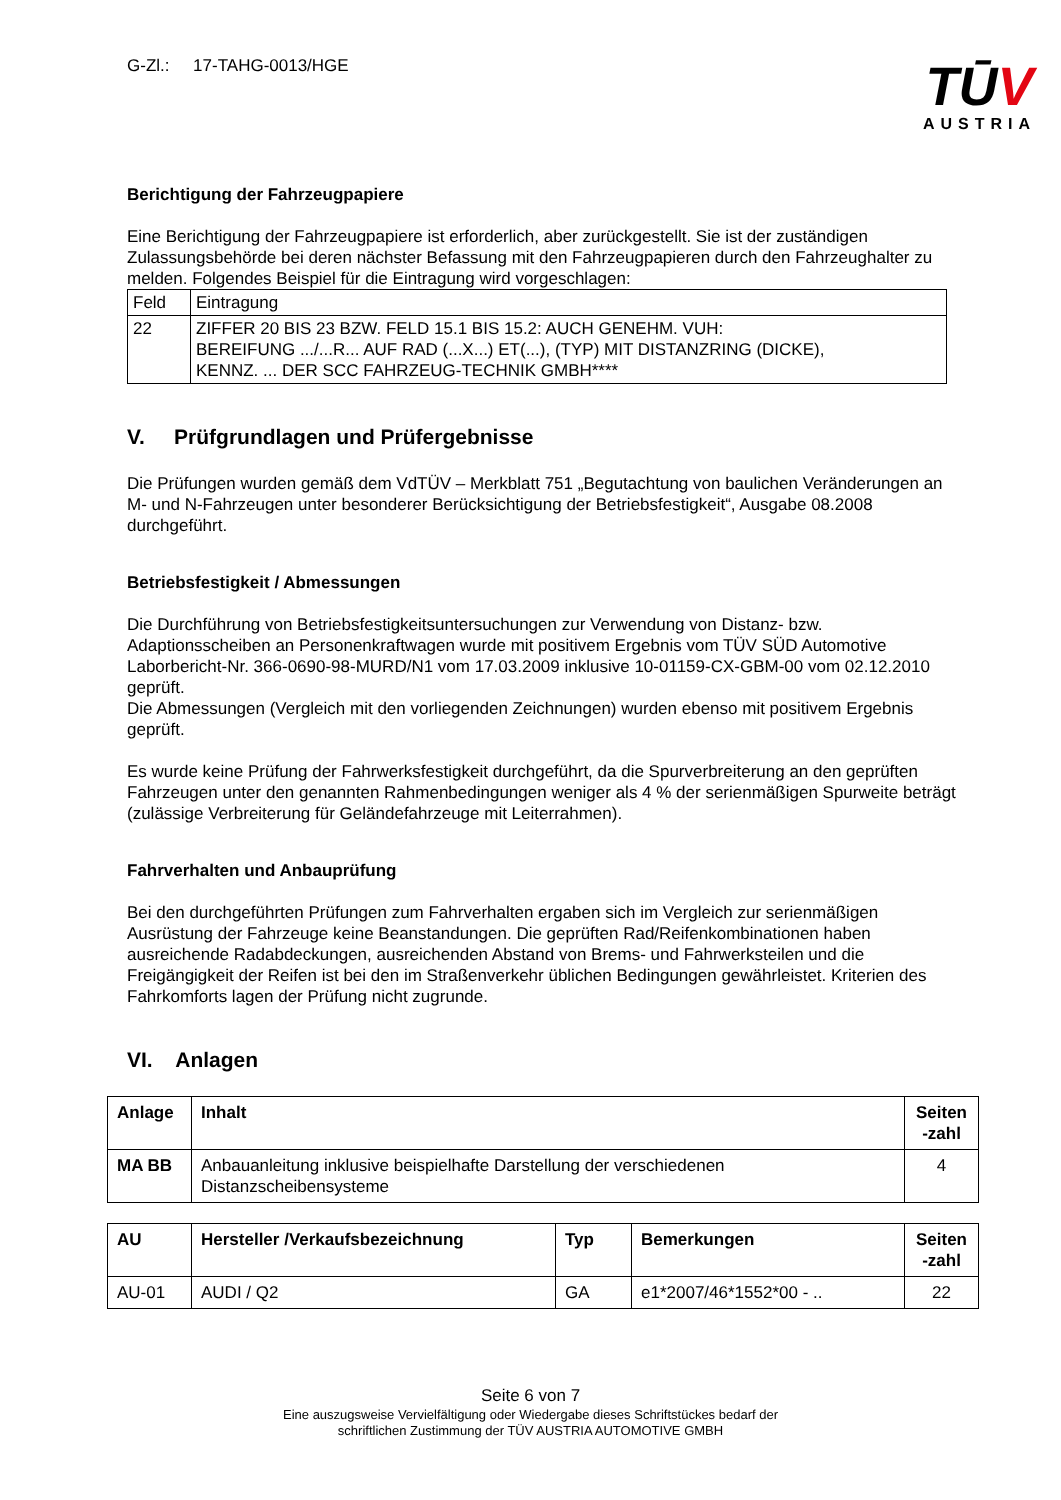G-Zl.: 17-TAHG-0013/HGE
TŪV
AUSTRIA
Berichtigung der Fahrzeugpapiere
Eine Berichtigung der Fahrzeugpapiere ist erforderlich, aber zurückgestellt. Sie ist der zuständigen Zulassungsbehörde bei deren nächster Befassung mit den Fahrzeugpapieren durch den Fahrzeughalter zu melden. Folgendes Beispiel für die Eintragung wird vorgeschlagen:
| Feld | Eintragung |
| 22 | ZIFFER 20 BIS 23 BZW. FELD 15.1 BIS 15.2: AUCH GENEHM. VUH: BEREIFUNG .../...R... AUF RAD (...X...) ET(...), (TYP) MIT DISTANZRING (DICKE), KENNZ. ... DER SCC FAHRZEUG-TECHNIK GMBH**** |
V. Prüfgrundlagen und Prüfergebnisse
Die Prüfungen wurden gemäß dem VdTÜV – Merkblatt 751 „Begutachtung von baulichen Veränderungen an M- und N-Fahrzeugen unter besonderer Berücksichtigung der Betriebsfestigkeit“, Ausgabe 08.2008 durchgeführt.
Betriebsfestigkeit / Abmessungen
Die Durchführung von Betriebsfestigkeitsuntersuchungen zur Verwendung von Distanz- bzw. Adaptionsscheiben an Personenkraftwagen wurde mit positivem Ergebnis vom TÜV SÜD Automotive Laborbericht-Nr. 366-0690-98-MURD/N1 vom 17.03.2009 inklusive 10-01159-CX-GBM-00 vom 02.12.2010 geprüft.
Die Abmessungen (Vergleich mit den vorliegenden Zeichnungen) wurden ebenso mit positivem Ergebnis geprüft.
Es wurde keine Prüfung der Fahrwerksfestigkeit durchgeführt, da die Spurverbreiterung an den geprüften Fahrzeugen unter den genannten Rahmenbedingungen weniger als 4 % der serienmäßigen Spurweite beträgt (zulässige Verbreiterung für Geländefahrzeuge mit Leiterrahmen).
Fahrverhalten und Anbauprüfung
Bei den durchgeführten Prüfungen zum Fahrverhalten ergaben sich im Vergleich zur serienmäßigen Ausrüstung der Fahrzeuge keine Beanstandungen. Die geprüften Rad/Reifenkombinationen haben ausreichende Radabdeckungen, ausreichenden Abstand von Brems- und Fahrwerksteilen und die Freigängigkeit der Reifen ist bei den im Straßenverkehr üblichen Bedingungen gewährleistet. Kriterien des Fahrkomforts lagen der Prüfung nicht zugrunde.
VI. Anlagen
| Anlage | Inhalt | Seiten -zahl |
| --- | --- | --- |
| MA BB | Anbauanleitung inklusive beispielhafte Darstellung der verschiedenen Distanzscheibensysteme | 4 |
| AU | Hersteller /Verkaufsbezeichnung | Typ | Bemerkungen | Seiten -zahl |
| --- | --- | --- | --- | --- |
| AU-01 | AUDI / Q2 | GA | e1*2007/46*1552*00 - .. | 22 |
Seite 6 von 7
Eine auszugsweise Vervielfältigung oder Wiedergabe dieses Schriftstückes bedarf der
schriftlichen Zustimmung der TÜV AUSTRIA AUTOMOTIVE GMBH